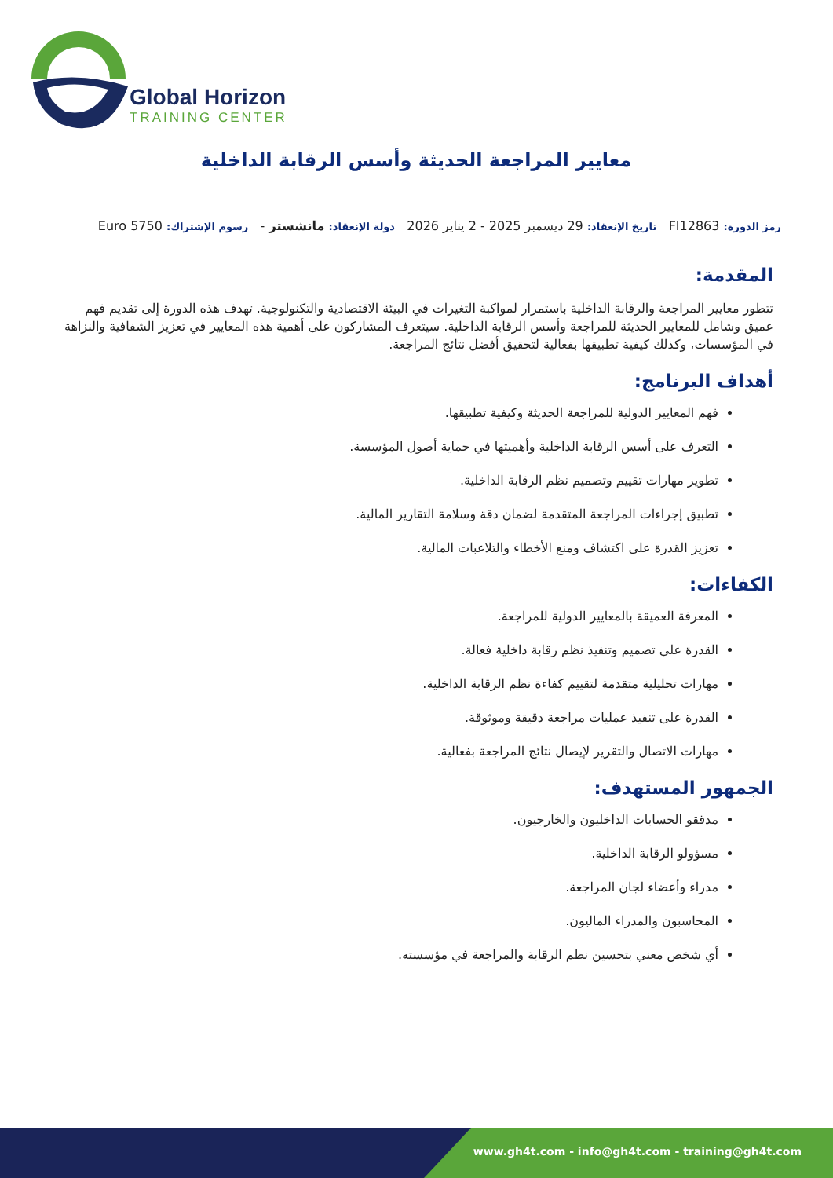Global Horizon
TRAINING CENTER
معايير المراجعة الحديثة وأسس الرقابة الداخلية
رمز الدورة: FI12863 تاريخ الإنعقاد: 29 ديسمبر 2025 - 2 يناير 2026 دولة الإنعقاد: مانشستر - رسوم الإشتراك: 5750 Euro
المقدمة:
تتطور معايير المراجعة والرقابة الداخلية باستمرار لمواكبة التغيرات في البيئة الاقتصادية والتكنولوجية. تهدف هذه الدورة إلى تقديم فهم عميق وشامل للمعايير الحديثة للمراجعة وأسس الرقابة الداخلية. سيتعرف المشاركون على أهمية هذه المعايير في تعزيز الشفافية والنزاهة في المؤسسات، وكذلك كيفية تطبيقها بفعالية لتحقيق أفضل نتائج المراجعة.
أهداف البرنامج:
فهم المعايير الدولية للمراجعة الحديثة وكيفية تطبيقها.
التعرف على أسس الرقابة الداخلية وأهميتها في حماية أصول المؤسسة.
تطوير مهارات تقييم وتصميم نظم الرقابة الداخلية.
تطبيق إجراءات المراجعة المتقدمة لضمان دقة وسلامة التقارير المالية.
تعزيز القدرة على اكتشاف ومنع الأخطاء والتلاعبات المالية.
الكفاءات:
المعرفة العميقة بالمعايير الدولية للمراجعة.
القدرة على تصميم وتنفيذ نظم رقابة داخلية فعالة.
مهارات تحليلية متقدمة لتقييم كفاءة نظم الرقابة الداخلية.
القدرة على تنفيذ عمليات مراجعة دقيقة وموثوقة.
مهارات الاتصال والتقرير لإيصال نتائج المراجعة بفعالية.
الجمهور المستهدف:
مدققو الحسابات الداخليون والخارجيون.
مسؤولو الرقابة الداخلية.
مدراء وأعضاء لجان المراجعة.
المحاسبون والمدراء الماليون.
أي شخص معني بتحسين نظم الرقابة والمراجعة في مؤسسته.
www.gh4t.com - info@gh4t.com - training@gh4t.com